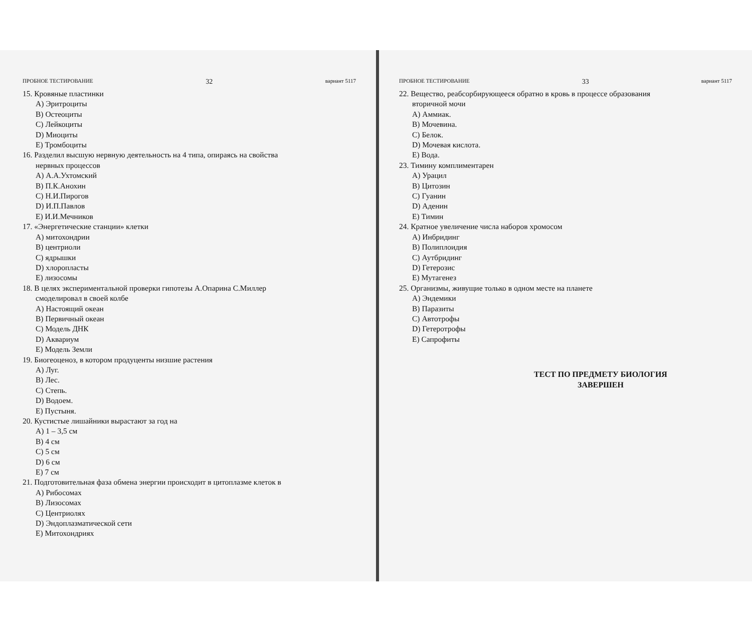ПРОБНОЕ ТЕСТИРОВАНИЕ 32 вариант 5117
15. Кровяные пластинки
A) Эритроциты
B) Остеоциты
C) Лейкоциты
D) Миоциты
E) Тромбоциты
16. Разделил высшую нервную деятельность на 4 типа, опираясь на свойства
нервных процессов
A) А.А.Ухтомский
B) П.К.Анохин
C) Н.И.Пирогов
D) И.П.Павлов
E) И.И.Мечников
17. «Энергетические станции» клетки
A) митохондрии
B) центриоли
C) ядрышки
D) хлоропласты
E) лизосомы
18. В целях экспериментальной проверки гипотезы А.Опарина С.Миллер
смоделировал в своей колбе
A) Настоящий океан
B) Первичный океан
C) Модель ДНК
D) Аквариум
E) Модель Земли
19. Биогеоценоз, в котором продуценты низшие растения
A) Луг.
B) Лес.
C) Степь.
D) Водоем.
E) Пустыня.
20. Кустистые лишайники вырастают за год на
A) 1 – 3,5 см
B) 4 см
C) 5 см
D) 6 см
E) 7 см
21. Подготовительная фаза обмена энергии происходит в цитоплазме клеток в
A) Рибосомах
B) Лизосомах
C) Центриолях
D) Эндоплазматической сети
E) Митохондриях
ПРОБНОЕ ТЕСТИРОВАНИЕ 33 вариант 5117
22. Вещество, реабсорбирующееся обратно в кровь в процессе образования
вторичной мочи
A) Аммиак.
B) Мочевина.
C) Белок.
D) Мочевая кислота.
E) Вода.
23. Тимину комплиментарен
A) Урацил
B) Цитозин
C) Гуанин
D) Аденин
E) Тимин
24. Кратное увеличение числа наборов хромосом
A) Инбридинг
B) Полиплоидия
C) Аутбридинг
D) Гетерозис
E) Мутагенез
25. Организмы, живущие только в одном месте на планете
A) Эндемики
B) Паразиты
C) Автотрофы
D) Гетеротрофы
E) Сапрофиты
ТЕСТ ПО ПРЕДМЕТУ БИОЛОГИЯ
ЗАВЕРШЕН